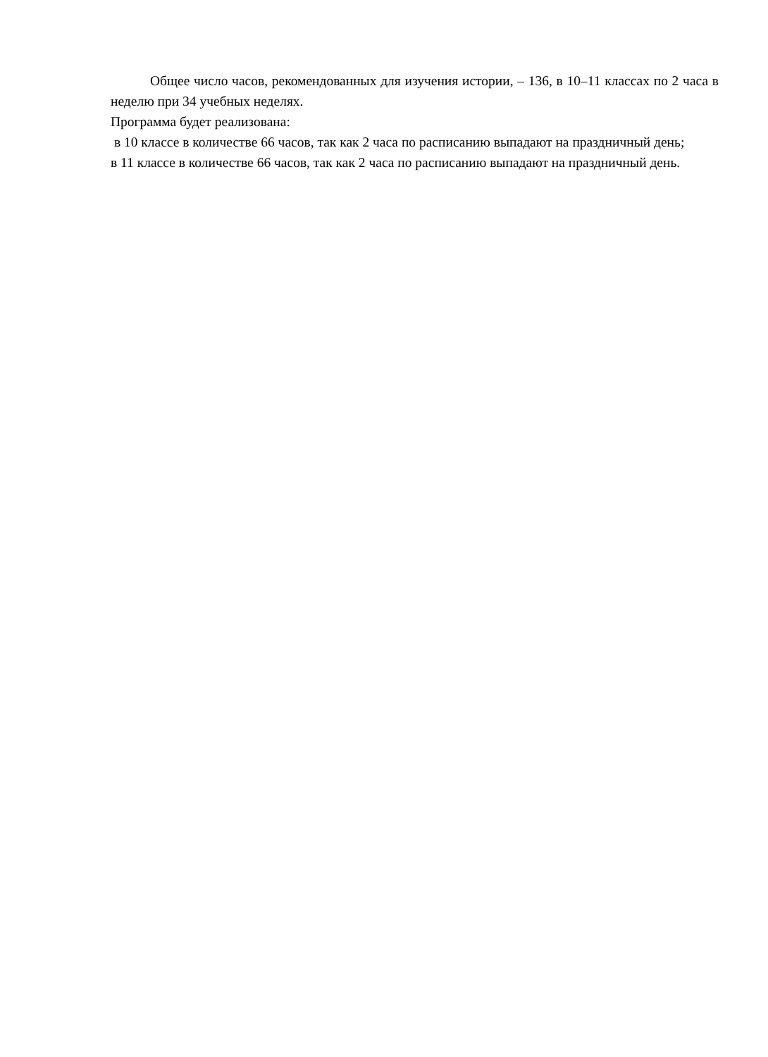Общее число часов, рекомендованных для изучения истории, – 136, в 10–11 классах по 2 часа в неделю при 34 учебных неделях.
Программа будет реализована:
в 10 классе в количестве 66 часов, так как 2 часа по расписанию выпадают на праздничный день;
в 11 классе в количестве 66 часов, так как 2 часа по расписанию выпадают на праздничный день.